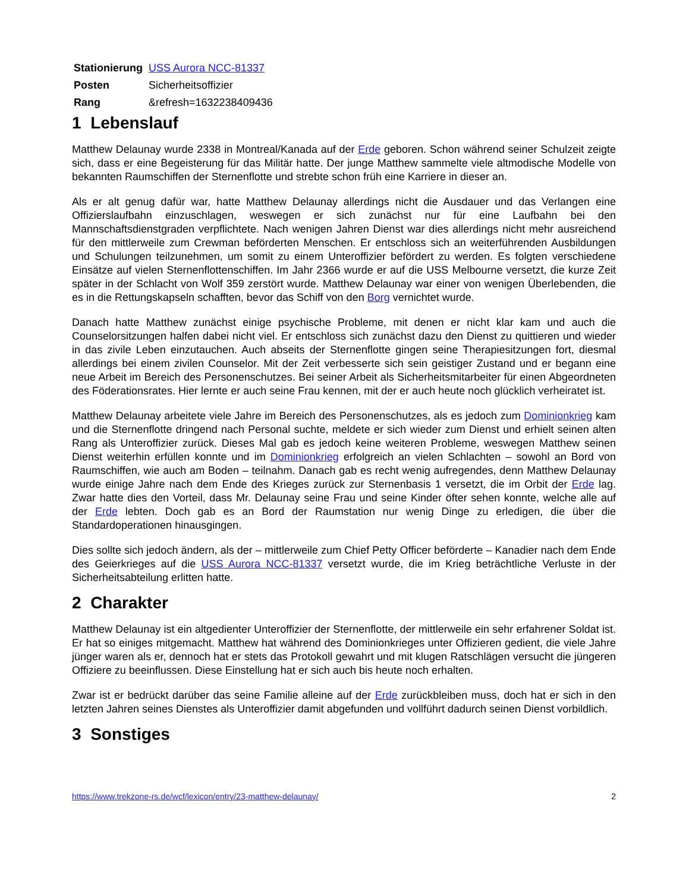| Stationierung | USS Aurora NCC-81337 |
| Posten | Sicherheitsoffizier |
| Rang | &refresh=1632238409436 |
1 Lebenslauf
Matthew Delaunay wurde 2338 in Montreal/Kanada auf der Erde geboren. Schon während seiner Schulzeit zeigte sich, dass er eine Begeisterung für das Militär hatte. Der junge Matthew sammelte viele altmodische Modelle von bekannten Raumschiffen der Sternenflotte und strebte schon früh eine Karriere in dieser an.
Als er alt genug dafür war, hatte Matthew Delaunay allerdings nicht die Ausdauer und das Verlangen eine Offizierslaufbahn einzuschlagen, weswegen er sich zunächst nur für eine Laufbahn bei den Mannschaftsdienstgraden verpflichtete. Nach wenigen Jahren Dienst war dies allerdings nicht mehr ausreichend für den mittlerweile zum Crewman beförderten Menschen. Er entschloss sich an weiterführenden Ausbildungen und Schulungen teilzunehmen, um somit zu einem Unteroffizier befördert zu werden. Es folgten verschiedene Einsätze auf vielen Sternenflottenschiffen. Im Jahr 2366 wurde er auf die USS Melbourne versetzt, die kurze Zeit später in der Schlacht von Wolf 359 zerstört wurde. Matthew Delaunay war einer von wenigen Überlebenden, die es in die Rettungskapseln schafften, bevor das Schiff von den Borg vernichtet wurde.
Danach hatte Matthew zunächst einige psychische Probleme, mit denen er nicht klar kam und auch die Counselorsitzungen halfen dabei nicht viel. Er entschloss sich zunächst dazu den Dienst zu quittieren und wieder in das zivile Leben einzutauchen. Auch abseits der Sternenflotte gingen seine Therapiesitzungen fort, diesmal allerdings bei einem zivilen Counselor. Mit der Zeit verbesserte sich sein geistiger Zustand und er begann eine neue Arbeit im Bereich des Personenschutzes. Bei seiner Arbeit als Sicherheitsmitarbeiter für einen Abgeordneten des Föderationsrates. Hier lernte er auch seine Frau kennen, mit der er auch heute noch glücklich verheiratet ist.
Matthew Delaunay arbeitete viele Jahre im Bereich des Personenschutzes, als es jedoch zum Dominionkrieg kam und die Sternenflotte dringend nach Personal suchte, meldete er sich wieder zum Dienst und erhielt seinen alten Rang als Unteroffizier zurück. Dieses Mal gab es jedoch keine weiteren Probleme, weswegen Matthew seinen Dienst weiterhin erfüllen konnte und im Dominionkrieg erfolgreich an vielen Schlachten – sowohl an Bord von Raumschiffen, wie auch am Boden – teilnahm. Danach gab es recht wenig aufregendes, denn Matthew Delaunay wurde einige Jahre nach dem Ende des Krieges zurück zur Sternenbasis 1 versetzt, die im Orbit der Erde lag. Zwar hatte dies den Vorteil, dass Mr. Delaunay seine Frau und seine Kinder öfter sehen konnte, welche alle auf der Erde lebten. Doch gab es an Bord der Raumstation nur wenig Dinge zu erledigen, die über die Standardoperationen hinausgingen.
Dies sollte sich jedoch ändern, als der – mittlerweile zum Chief Petty Officer beförderte – Kanadier nach dem Ende des Geierkrieges auf die USS Aurora NCC-81337 versetzt wurde, die im Krieg beträchtliche Verluste in der Sicherheitsabteilung erlitten hatte.
2 Charakter
Matthew Delaunay ist ein altgedienter Unteroffizier der Sternenflotte, der mittlerweile ein sehr erfahrener Soldat ist. Er hat so einiges mitgemacht. Matthew hat während des Dominionkrieges unter Offizieren gedient, die viele Jahre jünger waren als er, dennoch hat er stets das Protokoll gewahrt und mit klugen Ratschlägen versucht die jüngeren Offiziere zu beeinflussen. Diese Einstellung hat er sich auch bis heute noch erhalten.
Zwar ist er bedrückt darüber das seine Familie alleine auf der Erde zurückbleiben muss, doch hat er sich in den letzten Jahren seines Dienstes als Unteroffizier damit abgefunden und vollführt dadurch seinen Dienst vorbildlich.
3 Sonstiges
https://www.trekzone-rs.de/wcf/lexicon/entry/23-matthew-delaunay/ 2